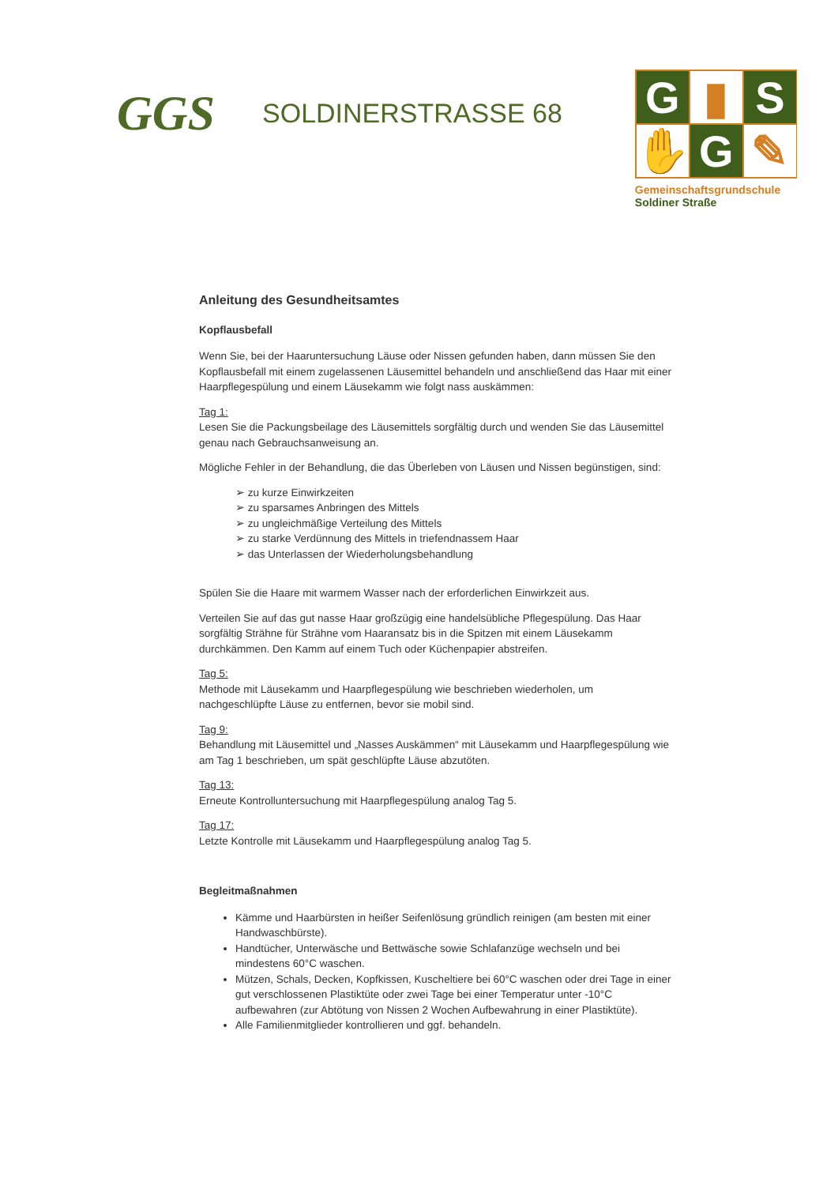GGS
SOLDINERSTRASSE 68
G
▮
S
✋
G
✎
Gemeinschaftsgrundschule
Soldiner Straße
Anleitung des Gesundheitsamtes
Kopflausbefall
Wenn Sie, bei der Haaruntersuchung Läuse oder Nissen gefunden haben, dann müssen Sie den Kopflausbefall mit einem zugelassenen Läusemittel behandeln und anschließend das Haar mit einer Haarpflegespülung und einem Läusekamm wie folgt nass auskämmen:
Tag 1:
Lesen Sie die Packungsbeilage des Läusemittels sorgfältig durch und wenden Sie das Läusemittel genau nach Gebrauchsanweisung an.
Mögliche Fehler in der Behandlung, die das Überleben von Läusen und Nissen begünstigen, sind:
➢ zu kurze Einwirkzeiten
➢ zu sparsames Anbringen des Mittels
➢ zu ungleichmäßige Verteilung des Mittels
➢ zu starke Verdünnung des Mittels in triefendnassem Haar
➢ das Unterlassen der Wiederholungsbehandlung
Spülen Sie die Haare mit warmem Wasser nach der erforderlichen Einwirkzeit aus.
Verteilen Sie auf das gut nasse Haar großzügig eine handelsübliche Pflegespülung. Das Haar sorgfältig Strähne für Strähne vom Haaransatz bis in die Spitzen mit einem Läusekamm durchkämmen. Den Kamm auf einem Tuch oder Küchenpapier abstreifen.
Tag 5:
Methode mit Läusekamm und Haarpflegespülung wie beschrieben wiederholen, um nachgeschlüpfte Läuse zu entfernen, bevor sie mobil sind.
Tag 9:
Behandlung mit Läusemittel und „Nasses Auskämmen“ mit Läusekamm und Haarpflegespülung wie am Tag 1 beschrieben, um spät geschlüpfte Läuse abzutöten.
Tag 13:
Erneute Kontrolluntersuchung mit Haarpflegespülung analog Tag 5.
Tag 17:
Letzte Kontrolle mit Läusekamm und Haarpflegespülung analog Tag 5.
Begleitmaßnahmen
Kämme und Haarbürsten in heißer Seifenlösung gründlich reinigen (am besten mit einer Handwaschbürste).
Handtücher, Unterwäsche und Bettwäsche sowie Schlafanzüge wechseln und bei mindestens 60°C waschen.
Mützen, Schals, Decken, Kopfkissen, Kuscheltiere bei 60°C waschen oder drei Tage in einer gut verschlossenen Plastiktüte oder zwei Tage bei einer Temperatur unter -10°C aufbewahren (zur Abtötung von Nissen 2 Wochen Aufbewahrung in einer Plastiktüte).
Alle Familienmitglieder kontrollieren und ggf. behandeln.